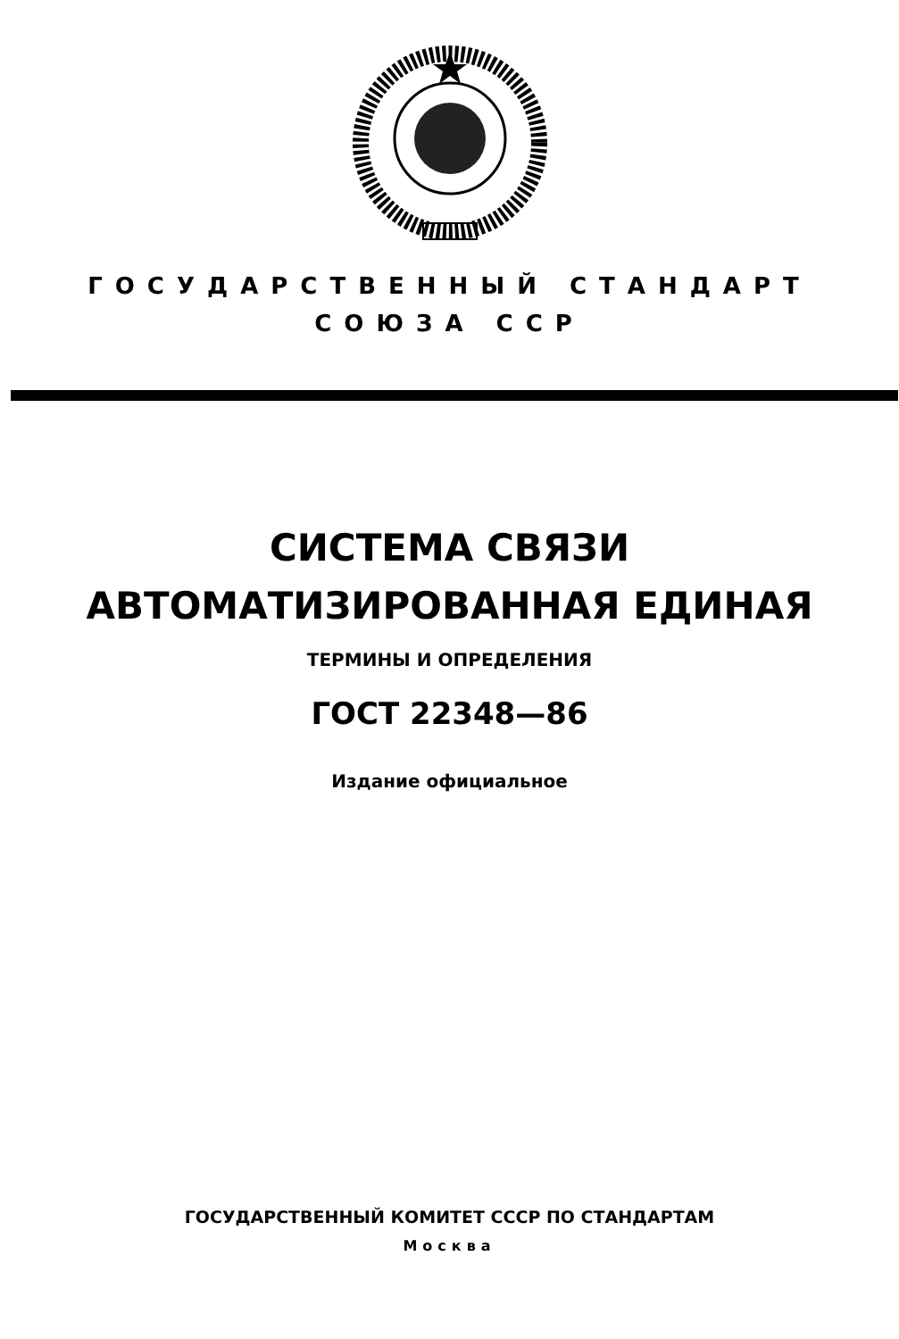ГОСУДАРСТВЕННЫЙ СТАНДАРТ
СОЮЗА ССР
СИСТЕМА СВЯЗИ
АВТОМАТИЗИРОВАННАЯ ЕДИНАЯ
ТЕРМИНЫ И ОПРЕДЕЛЕНИЯ
ГОСТ 22348—86
Издание официальное
ГОСУДАРСТВЕННЫЙ КОМИТЕТ СССР ПО СТАНДАРТАМ
Москва